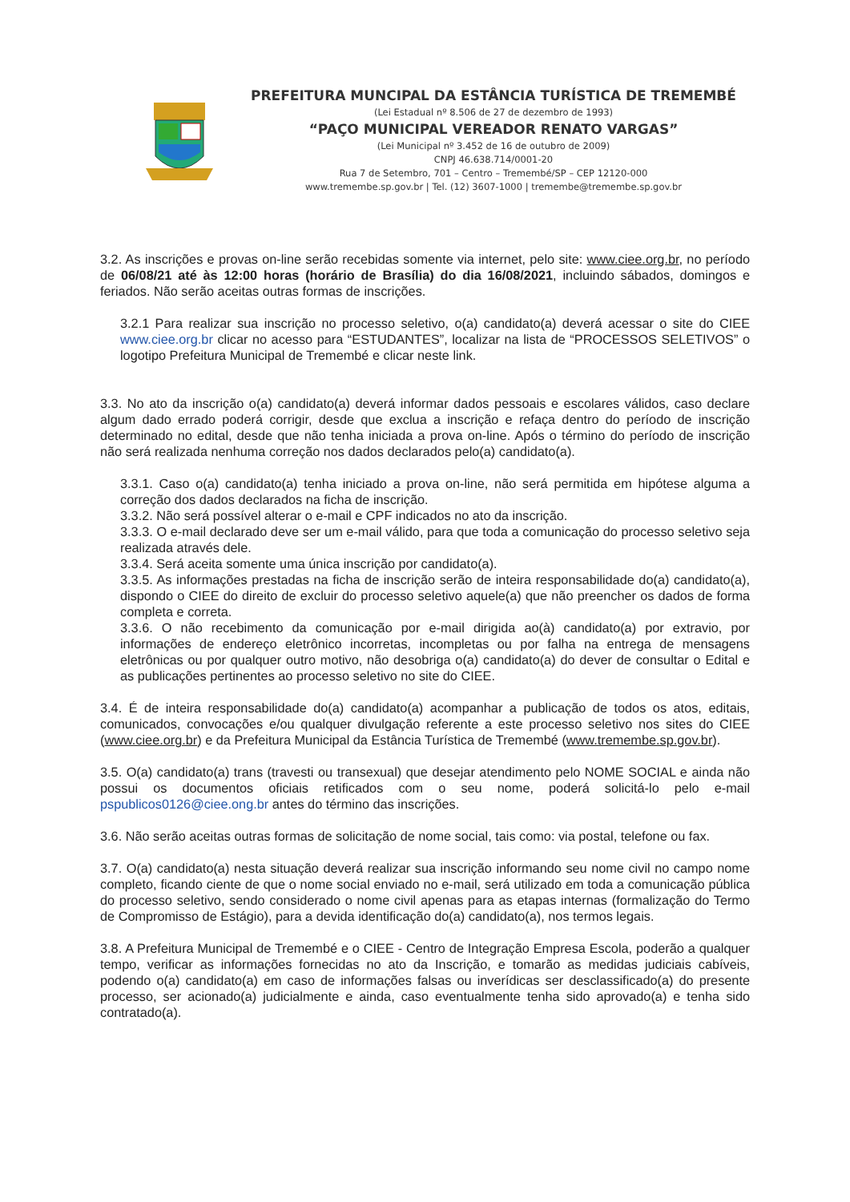PREFEITURA MUNCIPAL DA ESTÂNCIA TURÍSTICA DE TREMEMBÉ
(Lei Estadual nº 8.506 de 27 de dezembro de 1993)
“PAÇO MUNICIPAL VEREADOR RENATO VARGAS”
(Lei Municipal nº 3.452 de 16 de outubro de 2009)
CNPJ 46.638.714/0001-20
Rua 7 de Setembro, 701 – Centro – Tremembé/SP – CEP 12120-000
www.tremembe.sp.gov.br | Tel. (12) 3607-1000 | tremembe@tremembe.sp.gov.br
3.2. As inscrições e provas on-line serão recebidas somente via internet, pelo site: www.ciee.org.br, no período de 06/08/21 até às 12:00 horas (horário de Brasília) do dia 16/08/2021, incluindo sábados, domingos e feriados. Não serão aceitas outras formas de inscrições.
3.2.1 Para realizar sua inscrição no processo seletivo, o(a) candidato(a) deverá acessar o site do CIEE www.ciee.org.br clicar no acesso para “ESTUDANTES”, localizar na lista de “PROCESSOS SELETIVOS” o logotipo Prefeitura Municipal de Tremembé e clicar neste link.
3.3. No ato da inscrição o(a) candidato(a) deverá informar dados pessoais e escolares válidos, caso declare algum dado errado poderá corrigir, desde que exclua a inscrição e refaça dentro do período de inscrição determinado no edital, desde que não tenha iniciada a prova on-line. Após o término do período de inscrição não será realizada nenhuma correção nos dados declarados pelo(a) candidato(a).
3.3.1. Caso o(a) candidato(a) tenha iniciado a prova on-line, não será permitida em hipótese alguma a correção dos dados declarados na ficha de inscrição.
3.3.2. Não será possível alterar o e-mail e CPF indicados no ato da inscrição.
3.3.3. O e-mail declarado deve ser um e-mail válido, para que toda a comunicação do processo seletivo seja realizada através dele.
3.3.4. Será aceita somente uma única inscrição por candidato(a).
3.3.5. As informações prestadas na ficha de inscrição serão de inteira responsabilidade do(a) candidato(a), dispondo o CIEE do direito de excluir do processo seletivo aquele(a) que não preencher os dados de forma completa e correta.
3.3.6. O não recebimento da comunicação por e-mail dirigida ao(à) candidato(a) por extravio, por informações de endereço eletrônico incorretas, incompletas ou por falha na entrega de mensagens eletrônicas ou por qualquer outro motivo, não desobriga o(a) candidato(a) do dever de consultar o Edital e as publicações pertinentes ao processo seletivo no site do CIEE.
3.4. É de inteira responsabilidade do(a) candidato(a) acompanhar a publicação de todos os atos, editais, comunicados, convocações e/ou qualquer divulgação referente a este processo seletivo nos sites do CIEE (www.ciee.org.br) e da Prefeitura Municipal da Estância Turística de Tremembé (www.tremembe.sp.gov.br).
3.5. O(a) candidato(a) trans (travesti ou transexual) que desejar atendimento pelo NOME SOCIAL e ainda não possui os documentos oficiais retificados com o seu nome, poderá solicitá-lo pelo e-mail pspublicos0126@ciee.ong.br antes do término das inscrições.
3.6. Não serão aceitas outras formas de solicitação de nome social, tais como: via postal, telefone ou fax.
3.7. O(a) candidato(a) nesta situação deverá realizar sua inscrição informando seu nome civil no campo nome completo, ficando ciente de que o nome social enviado no e-mail, será utilizado em toda a comunicação pública do processo seletivo, sendo considerado o nome civil apenas para as etapas internas (formalização do Termo de Compromisso de Estágio), para a devida identificação do(a) candidato(a), nos termos legais.
3.8. A Prefeitura Municipal de Tremembé e o CIEE - Centro de Integração Empresa Escola, poderão a qualquer tempo, verificar as informações fornecidas no ato da Inscrição, e tomarão as medidas judiciais cabíveis, podendo o(a) candidato(a) em caso de informações falsas ou inverídicas ser desclassificado(a) do presente processo, ser acionado(a) judicialmente e ainda, caso eventualmente tenha sido aprovado(a) e tenha sido contratado(a).